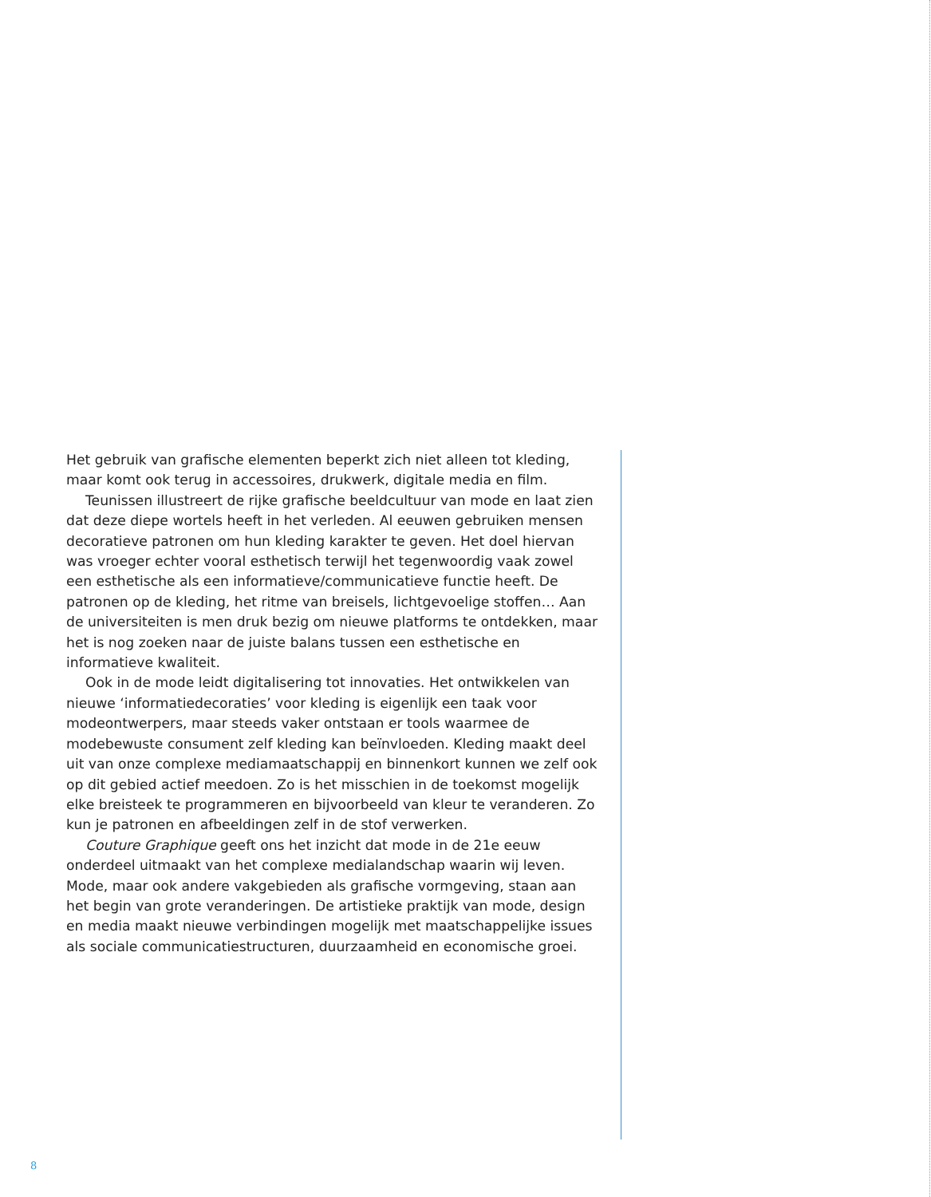Het gebruik van grafische elementen beperkt zich niet alleen tot kleding, maar komt ook terug in accessoires, drukwerk, digitale media en film.
Teunissen illustreert de rijke grafische beeldcultuur van mode en laat zien dat deze diepe wortels heeft in het verleden. Al eeuwen gebruiken mensen decoratieve patronen om hun kleding karakter te geven. Het doel hiervan was vroeger echter vooral esthetisch terwijl het tegenwoordig vaak zowel een esthetische als een informatieve/communicatieve functie heeft. De patronen op de kleding, het ritme van breisels, lichtgevoelige stoffen… Aan de universiteiten is men druk bezig om nieuwe platforms te ontdekken, maar het is nog zoeken naar de juiste balans tussen een esthetische en informatieve kwaliteit.
Ook in de mode leidt digitalisering tot innovaties. Het ontwikkelen van nieuwe ‘informatiedecoraties’ voor kleding is eigenlijk een taak voor modeontwerpers, maar steeds vaker ontstaan er tools waarmee de modebewuste consument zelf kleding kan beïnvloeden. Kleding maakt deel uit van onze complexe mediamaatschappij en binnenkort kunnen we zelf ook op dit gebied actief meedoen. Zo is het misschien in de toekomst mogelijk elke breisteek te programmeren en bijvoorbeeld van kleur te veranderen. Zo kun je patronen en afbeeldingen zelf in de stof verwerken.
Couture Graphique geeft ons het inzicht dat mode in de 21e eeuw onderdeel uitmaakt van het complexe medialandschap waarin wij leven. Mode, maar ook andere vakgebieden als grafische vormgeving, staan aan het begin van grote veranderingen. De artistieke praktijk van mode, design en media maakt nieuwe verbindingen mogelijk met maatschappelijke issues als sociale communicatiestructuren, duurzaamheid en economische groei.
8